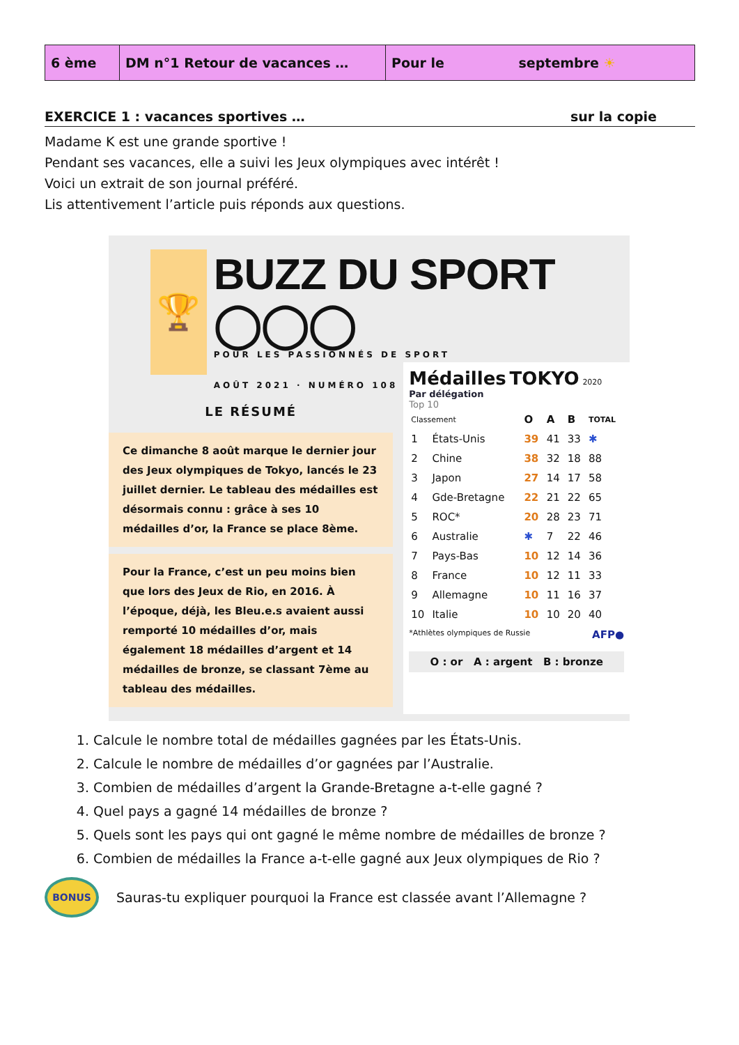| 6 ème | DM n°1 Retour de vacances … | Pour le septembre ☀ |
EXERCICE 1 : vacances sportives … sur la copie
Madame K est une grande sportive !
Pendant ses vacances, elle a suivi les Jeux olympiques avec intérêt !
Voici un extrait de son journal préféré.
Lis attentivement l’article puis réponds aux questions.
🏆
BUZZ DU SPORT ◯◯◯
POUR LES PASSIONNÉS DE SPORT
AOÛT 2021 · NUMÉRO 108
LE RÉSUMÉ
Ce dimanche 8 août marque le dernier jour des Jeux olympiques de Tokyo, lancés le 23 juillet dernier. Le tableau des médailles est désormais connu : grâce à ses 10 médailles d’or, la France se place 8ème.
Pour la France, c’est un peu moins bien que lors des Jeux de Rio, en 2016. À l’époque, déjà, les Bleu.e.s avaient aussi remporté 10 médailles d’or, mais également 18 médailles d’argent et 14 médailles de bronze, se classant 7ème au tableau des médailles.
Médailles TOKYO 2020
Par délégation
Top 10
| Classement | | O | A | B | TOTAL |
| --- | --- | --- | --- | --- | --- |
| 1 | États-Unis | 39 | 41 | 33 | ✱ |
| 2 | Chine | 38 | 32 | 18 | 88 |
| 3 | Japon | 27 | 14 | 17 | 58 |
| 4 | Gde-Bretagne | 22 | 21 | 22 | 65 |
| 5 | ROC* | 20 | 28 | 23 | 71 |
| 6 | Australie | ✱ | 7 | 22 | 46 |
| 7 | Pays-Bas | 10 | 12 | 14 | 36 |
| 8 | France | 10 | 12 | 11 | 33 |
| 9 | Allemagne | 10 | 11 | 16 | 37 |
| 10 | Italie | 10 | 10 | 20 | 40 |
*Athlètes olympiques de Russie AFP●
O : or A : argent B : bronze
1. Calcule le nombre total de médailles gagnées par les États-Unis.
2. Calcule le nombre de médailles d’or gagnées par l’Australie.
3. Combien de médailles d’argent la Grande-Bretagne a-t-elle gagné ?
4. Quel pays a gagné 14 médailles de bronze ?
5. Quels sont les pays qui ont gagné le même nombre de médailles de bronze ?
6. Combien de médailles la France a-t-elle gagné aux Jeux olympiques de Rio ?
BONUS
Sauras-tu expliquer pourquoi la France est classée avant l’Allemagne ?